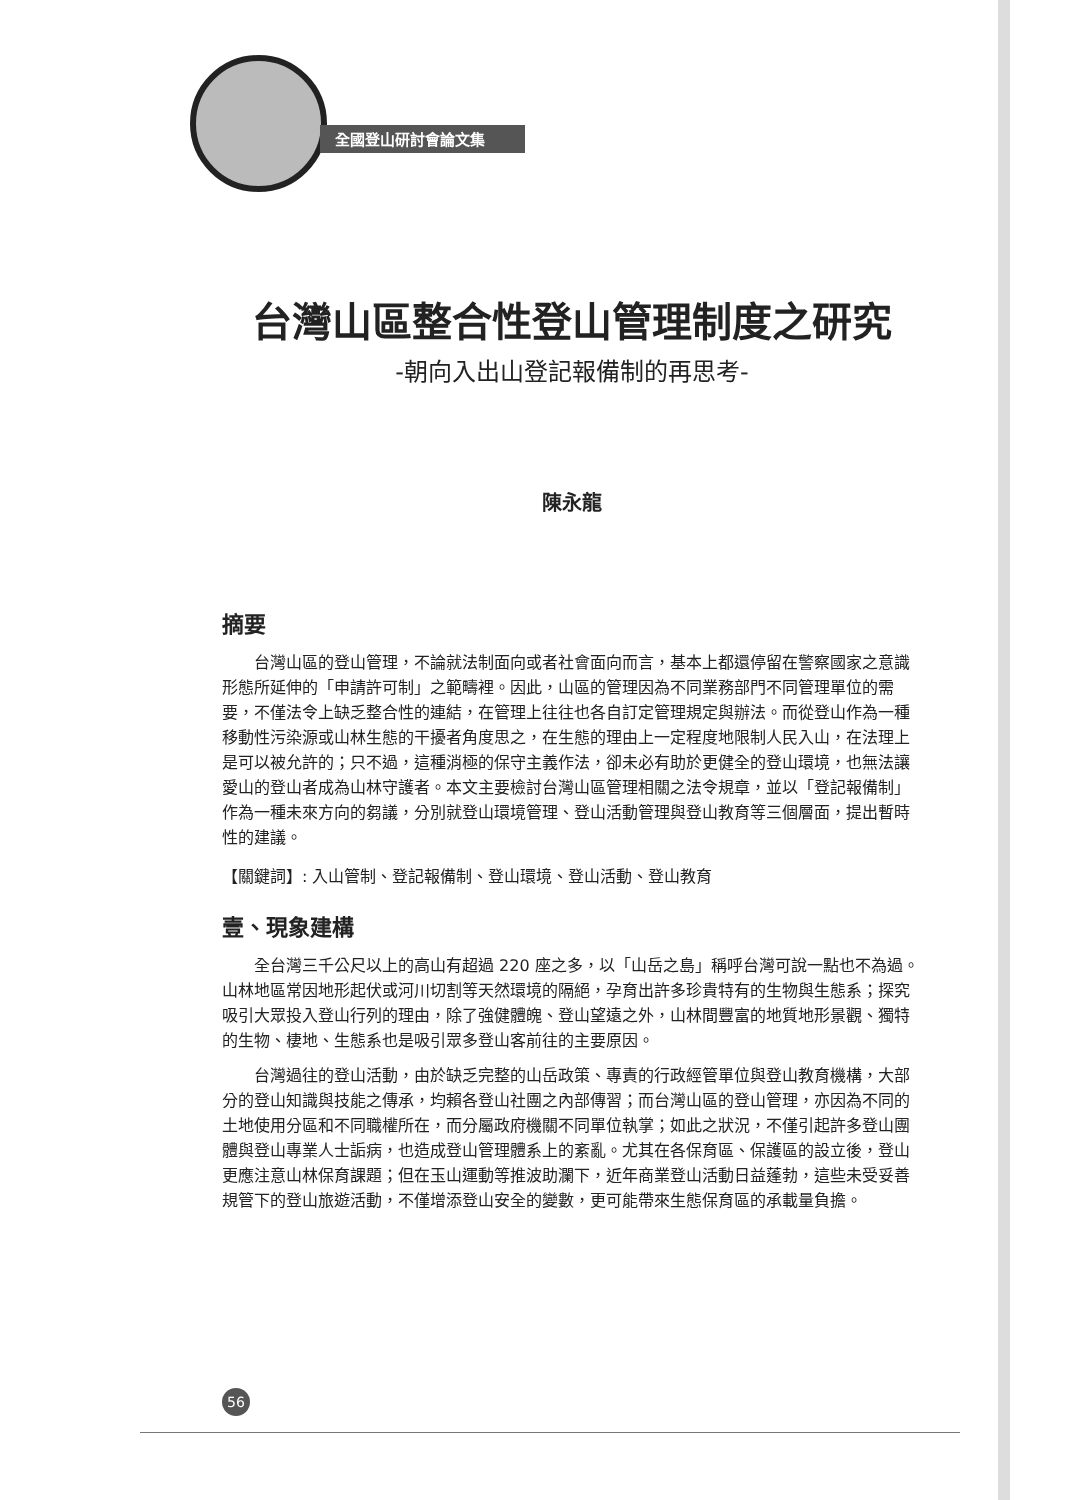全國登山研討會論文集
台灣山區整合性登山管理制度之研究
-朝向入出山登記報備制的再思考-
陳永龍
摘要
台灣山區的登山管理，不論就法制面向或者社會面向而言，基本上都還停留在警察國家之意識形態所延伸的「申請許可制」之範疇裡。因此，山區的管理因為不同業務部門不同管理單位的需要，不僅法令上缺乏整合性的連結，在管理上往往也各自訂定管理規定與辦法。而從登山作為一種移動性污染源或山林生態的干擾者角度思之，在生態的理由上一定程度地限制人民入山，在法理上是可以被允許的；只不過，這種消極的保守主義作法，卻未必有助於更健全的登山環境，也無法讓愛山的登山者成為山林守護者。本文主要檢討台灣山區管理相關之法令規章，並以「登記報備制」作為一種未來方向的芻議，分別就登山環境管理、登山活動管理與登山教育等三個層面，提出暫時性的建議。
【關鍵詞】: 入山管制、登記報備制、登山環境、登山活動、登山教育
壹、現象建構
全台灣三千公尺以上的高山有超過 220 座之多，以「山岳之島」稱呼台灣可說一點也不為過。山林地區常因地形起伏或河川切割等天然環境的隔絕，孕育出許多珍貴特有的生物與生態系；探究吸引大眾投入登山行列的理由，除了強健體魄、登山望遠之外，山林間豐富的地質地形景觀、獨特的生物、棲地、生態系也是吸引眾多登山客前往的主要原因。
台灣過往的登山活動，由於缺乏完整的山岳政策、專責的行政經管單位與登山教育機構，大部分的登山知識與技能之傳承，均賴各登山社團之內部傳習；而台灣山區的登山管理，亦因為不同的土地使用分區和不同職權所在，而分屬政府機關不同單位執掌；如此之狀況，不僅引起許多登山團體與登山專業人士詬病，也造成登山管理體系上的紊亂。尤其在各保育區、保護區的設立後，登山更應注意山林保育課題；但在玉山運動等推波助瀾下，近年商業登山活動日益蓬勃，這些未受妥善規管下的登山旅遊活動，不僅增添登山安全的變數，更可能帶來生態保育區的承載量負擔。
56